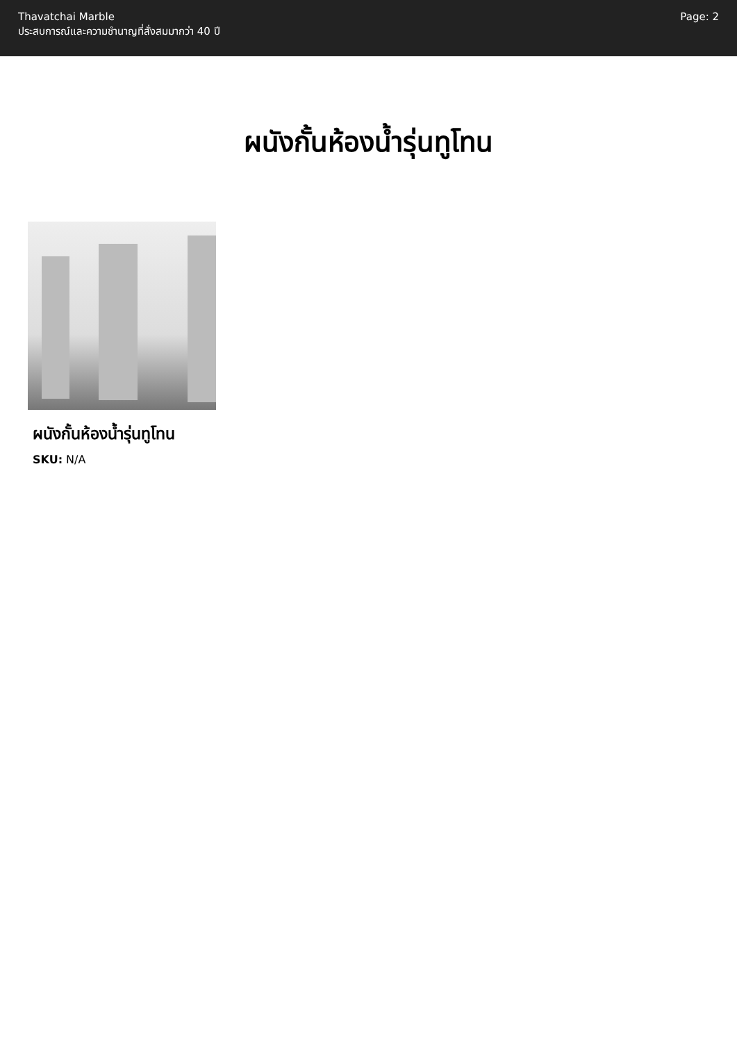Thavatchai Marble
ประสบการณ์และความชำนาญที่สั่งสมมากว่า 40 ปี
Page: 2
ผนังกั้นห้องน้ำรุ่นทูโทน
ผนังกั้นห้องน้ำรุ่นทูโทน
SKU: N/A